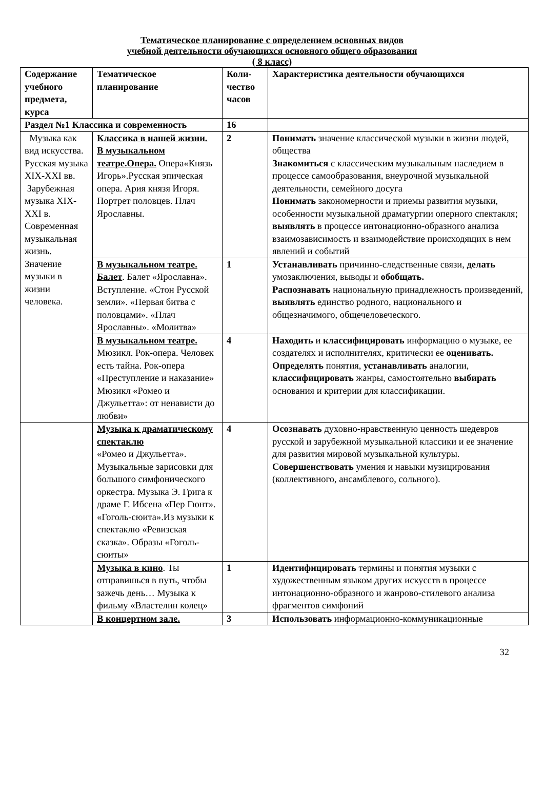Тематическое планирование с определением основных видов
учебной деятельности обучающихся основного общего образования
( 8 класс)
| Содержание учебного предмета, курса | Тематическое планирование | Коли-чество часов | Характеристика деятельности обучающихся |
| --- | --- | --- | --- |
| Раздел №1 Классика и современность | | 16 | |
| Музыка как вид искусства. Русская музыка XIX-XXI вв. Зарубежная музыка XIX-XXI в. Современная музыкальная жизнь. Значение музыки в жизни человека. | Классика в нашей жизни. В музыкальном театре.Опера. Опера«Князь Игорь».Русская эпическая опера. Ария князя Игоря. Портрет половцев. Плач Ярославны. | 2 | Понимать значение классической музыки в жизни людей, общества Знакомиться с классическим музыкальным наследием в процессе самообразования, внеурочной музыкальной деятельности, семейного досуга Понимать закономерности и приемы развития музыки, особенности музыкальной драматургии оперного спектакля; выявлять в процессе интонационно-образного анализа взаимозависимость и взаимодействие происходящих в нем явлений и событий |
| | В музыкальном театре. Балет . Балет «Ярославна». Вступление. «Стон Русской земли». «Первая битва с половцами». «Плач Ярославны». «Молитва» | 1 | Устанавливать причинно-следственные связи, делать умозаключения, выводы и обобщать. Распознавать национальную принадлежность произведений, выявлять единство родного, национального и общезначимого, общечеловеческого. |
| | В музыкальном театре. Мюзикл. Рок-опера. Человек есть тайна. Рок-опера «Преступление и наказание» Мюзикл «Ромео и Джульетта»: от ненависти до любви» | 4 | Находить и классифицировать информацию о музыке, ее создателях и исполнителях, критически ее оценивать. Определять понятия, устанавливать аналогии, классифицировать жанры, самостоятельно выбирать основания и критерии для классификации. |
| | Музыка к драматическому спектаклю «Ромео и Джульетта». Музыкальные зарисовки для большого симфонического оркестра. Музыка Э. Грига к драме Г. Ибсена «Пер Гюнт». «Гоголь-сюита».Из музыки к спектаклю «Ревизская сказка». Образы «Гоголь-сюиты» | 4 | Осознавать духовно-нравственную ценность шедевров русской и зарубежной музыкальной классики и ее значение для развития мировой музыкальной культуры. Совершенствовать умения и навыки музицирования (коллективного, ансамблевого, сольного). |
| | Музыка в кино . Ты отправишься в путь, чтобы зажечь день… Музыка к фильму «Властелин колец» | 1 | Идентифицировать термины и понятия музыки с художественным языком других искусств в процессе интонационно-образного и жанрово-стилевого анализа фрагментов симфоний |
| | В концертном зале. | 3 | Использовать информационно-коммуникационные |
32